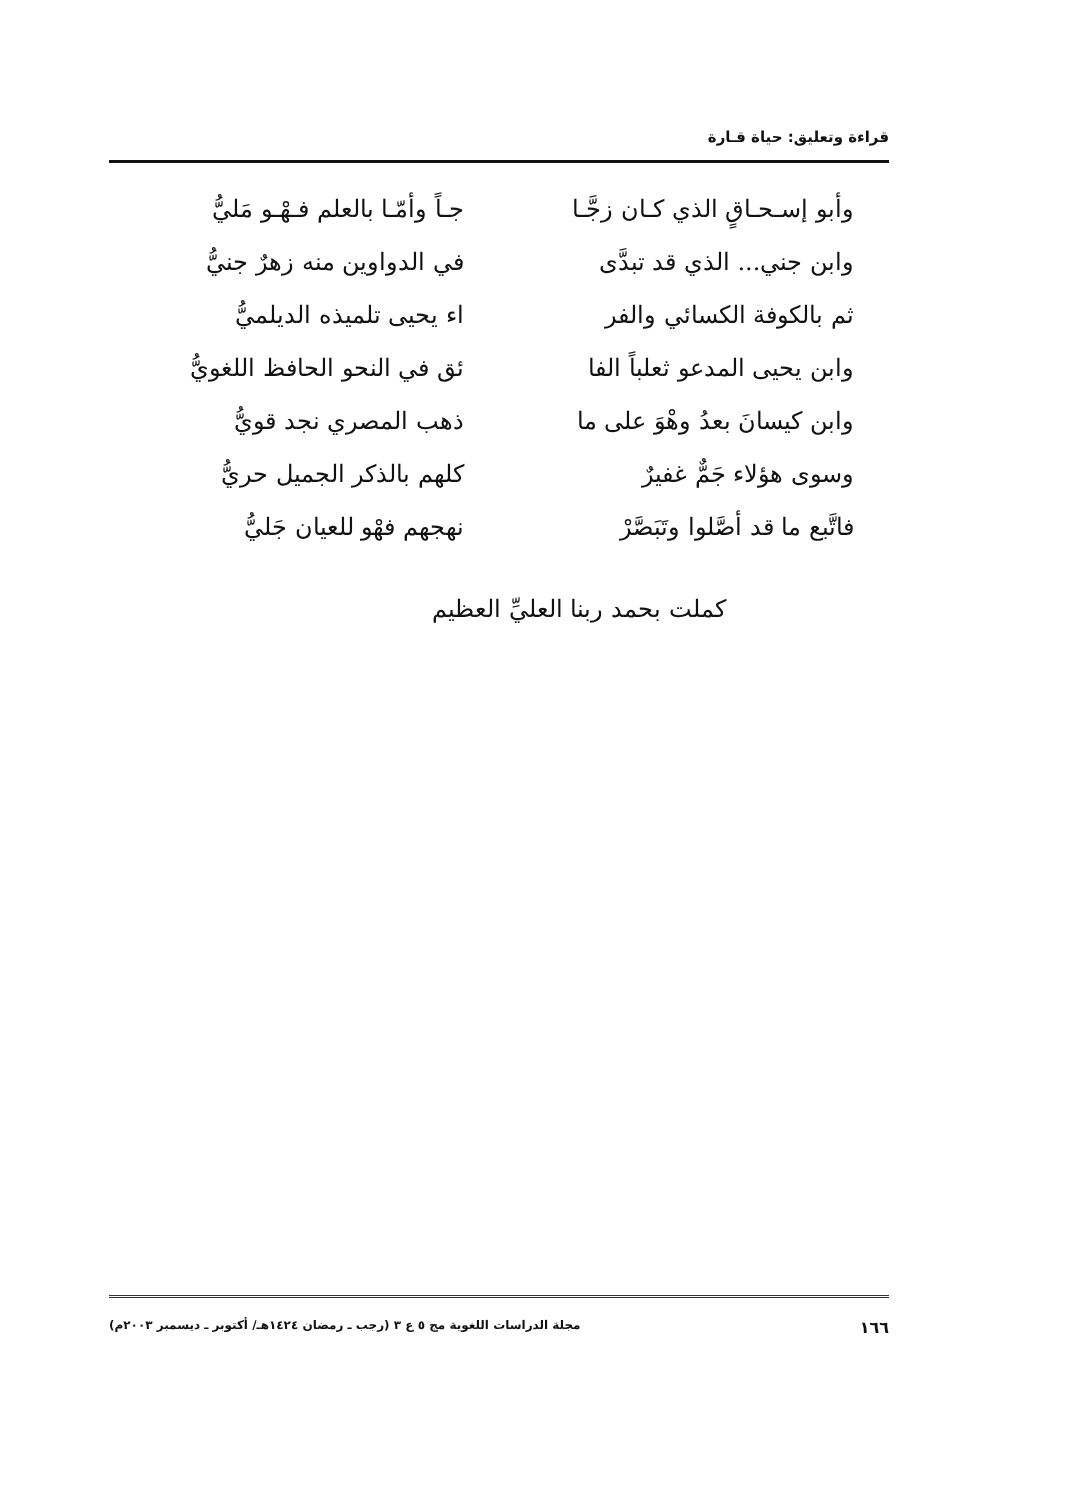قراءة وتعليق: حياة قـارة
وأبو إسـحـاقٍ الذي كـان زجَّـا
جـاً وأمّـا بالعلم فـهْـو مَليُّ
وابن جني... الذي قد تبدَّى
في الدواوين منه زهرٌ جنيُّ
ثم بالكوفة الكسائي والفر
اء يحيى تلميذه الديلميُّ
وابن يحيى المدعو ثعلباً الفا
ئق في النحو الحافظ اللغويُّ
وابن كيسانَ بعدُ وهْوَ على ما
ذهب المصري نجد قويُّ
وسوى هؤلاء جَمٌّ غفيرٌ
كلهم بالذكر الجميل حريُّ
فاتَّبع ما قد أصَّلوا وتَبَصَّرْ
نهجهم فهْو للعيان جَليُّ
كملت بحمد ربنا العليِّ العظيم
١٦٦ مجلة الدراسات اللغوية مج ٥ ع ٣ (رجب ـ رمضان ١٤٢٤هـ/ أكتوبر ـ ديسمبر ٢٠٠٣م)